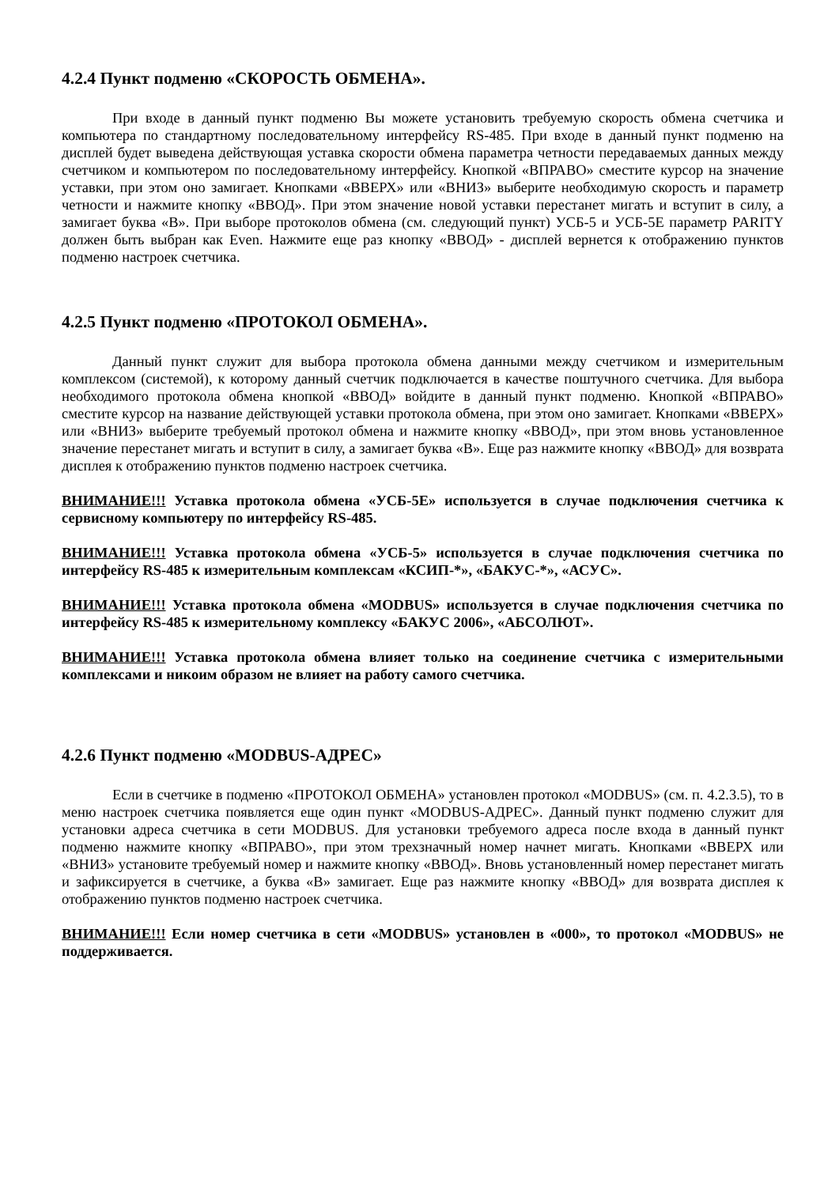4.2.4 Пункт подменю «СКОРОСТЬ ОБМЕНА».
При входе в данный пункт подменю Вы можете установить требуемую скорость обмена счетчика и компьютера по стандартному последовательному интерфейсу RS-485. При входе в данный пункт подменю на дисплей будет выведена действующая уставка скорости обмена параметра четности передаваемых данных между счетчиком и компьютером по последовательному интерфейсу. Кнопкой «ВПРАВО» сместите курсор на значение уставки, при этом оно замигает. Кнопками «ВВЕРХ» или «ВНИЗ» выберите необходимую скорость и параметр четности и нажмите кнопку «ВВОД». При этом значение новой уставки перестанет мигать и вступит в силу, а замигает буква «В». При выборе протоколов обмена (см. следующий пункт) УСБ-5 и УСБ-5Е параметр PARITY должен быть выбран как Even. Нажмите еще раз кнопку «ВВОД» - дисплей вернется к отображению пунктов подменю настроек счетчика.
4.2.5 Пункт подменю «ПРОТОКОЛ ОБМЕНА».
Данный пункт служит для выбора протокола обмена данными между счетчиком и измерительным комплексом (системой), к которому данный счетчик подключается в качестве поштучного счетчика. Для выбора необходимого протокола обмена кнопкой «ВВОД» войдите в данный пункт подменю. Кнопкой «ВПРАВО» сместите курсор на название действующей уставки протокола обмена, при этом оно замигает. Кнопками «ВВЕРХ» или «ВНИЗ» выберите требуемый протокол обмена и нажмите кнопку «ВВОД», при этом вновь установленное значение перестанет мигать и вступит в силу, а замигает буква «В». Еще раз нажмите кнопку «ВВОД» для возврата дисплея к отображению пунктов подменю настроек счетчика.
ВНИМАНИЕ!!! Уставка протокола обмена «УСБ-5Е» используется в случае подключения счетчика к сервисному компьютеру по интерфейсу RS-485.
ВНИМАНИЕ!!! Уставка протокола обмена «УСБ-5» используется в случае подключения счетчика по интерфейсу RS-485 к измерительным комплексам «КСИП-*», «БАКУС-*», «АСУС».
ВНИМАНИЕ!!! Уставка протокола обмена «MODBUS» используется в случае подключения счетчика по интерфейсу RS-485 к измерительному комплексу «БАКУС 2006», «АБСОЛЮТ».
ВНИМАНИЕ!!! Уставка протокола обмена влияет только на соединение счетчика с измерительными комплексами и никоим образом не влияет на работу самого счетчика.
4.2.6 Пункт подменю «MODBUS-АДРЕС»
Если в счетчике в подменю «ПРОТОКОЛ ОБМЕНА» установлен протокол «MODBUS» (см. п. 4.2.3.5), то в меню настроек счетчика появляется еще один пункт «MODBUS-АДРЕС». Данный пункт подменю служит для установки адреса счетчика в сети MODBUS. Для установки требуемого адреса после входа в данный пункт подменю нажмите кнопку «ВПРАВО», при этом трехзначный номер начнет мигать. Кнопками «ВВЕРХ или «ВНИЗ» установите требуемый номер и нажмите кнопку «ВВОД». Вновь установленный номер перестанет мигать и зафиксируется в счетчике, а буква «В» замигает. Еще раз нажмите кнопку «ВВОД» для возврата дисплея к отображению пунктов подменю настроек счетчика.
ВНИМАНИЕ!!! Если номер счетчика в сети «MODBUS» установлен в «000», то протокол «MODBUS» не поддерживается.